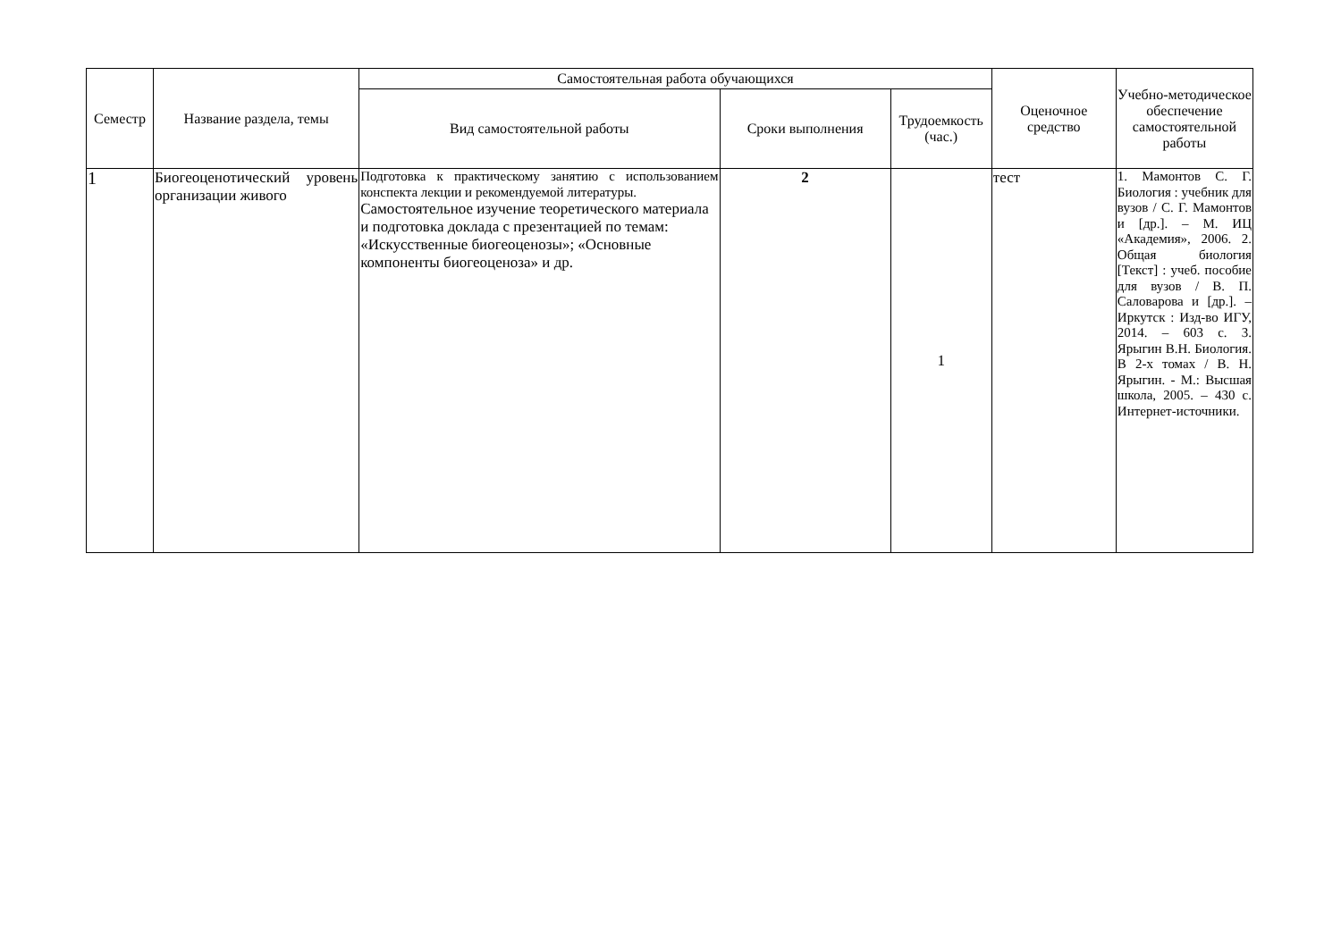| Семестр | Название раздела, темы | Самостоятельная работа обучающихся | | | Оценочное средство | Учебно-методическое обеспечение самостоятельной работы |
| --- | --- | --- | --- | --- | --- | --- |
| | | Вид самостоятельной работы | Сроки выполнения | Трудоемкость (час.) | | |
| 1 | Биогеоценотический уровень организации живого | Подготовка к практическому занятию с использованием конспекта лекции и рекомендуемой литературы. Самостоятельное изучение теоретического материала и подготовка доклада с презентацией по темам: «Искусственные биогеоценозы»; «Основные компоненты биогеоценоза» и др. | 2 | 1 | тест | 1. Мамонтов С. Г. Биология : учебник для вузов / С. Г. Мамонтов и [др.]. – М. ИЦ «Академия», 2006. 2. Общая биология [Текст] : учеб. пособие для вузов / В. П. Саловарова и [др.]. – Иркутск : Изд-во ИГУ, 2014. – 603 с. 3. Ярыгин В.Н. Биология. В 2-х томах / В. Н. Ярыгин. - М.: Высшая школа, 2005. – 430 с. Интернет-источники. |